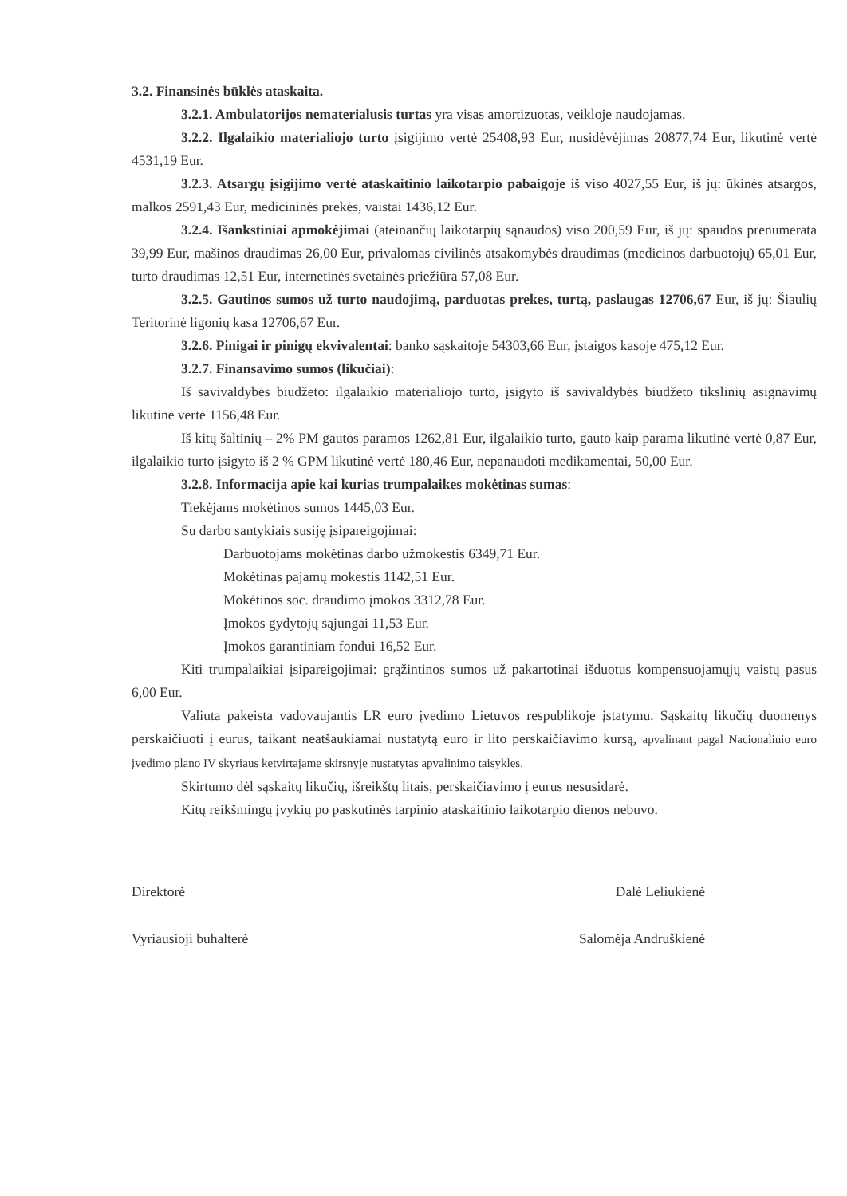3.2. Finansinės būklės ataskaita.
3.2.1. Ambulatorijos nematerialusis turtas yra visas amortizuotas, veikloje naudojamas.
3.2.2. Ilgalaikio materialiojo turto įsigijimo vertė 25408,93 Eur, nusidėvėjimas 20877,74 Eur, likutinė vertė 4531,19 Eur.
3.2.3. Atsargų įsigijimo vertė ataskaitinio laikotarpio pabaigoje iš viso 4027,55 Eur, iš jų: ūkinės atsargos, malkos 2591,43 Eur, medicininės prekės, vaistai 1436,12 Eur.
3.2.4. Išankstiniai apmokėjimai (ateinančių laikotarpių sąnaudos) viso 200,59 Eur, iš jų: spaudos prenumerata 39,99 Eur, mašinos draudimas 26,00 Eur, privalomas civilinės atsakomybės draudimas (medicinos darbuotojų) 65,01 Eur, turto draudimas 12,51 Eur, internetinės svetainės priežiūra 57,08 Eur.
3.2.5. Gautinos sumos už turto naudojimą, parduotas prekes, turtą, paslaugas 12706,67 Eur, iš jų: Šiaulių Teritorinė ligonių kasa 12706,67 Eur.
3.2.6. Pinigai ir pinigų ekvivalentai: banko sąskaitoje 54303,66 Eur, įstaigos kasoje 475,12 Eur.
3.2.7. Finansavimo sumos (likučiai):
Iš savivaldybės biudžeto: ilgalaikio materialiojo turto, įsigyto iš savivaldybės biudžeto tikslinių asignavimų likutinė vertė 1156,48 Eur.
Iš kitų šaltinių – 2% PM gautos paramos 1262,81 Eur, ilgalaikio turto, gauto kaip parama likutinė vertė 0,87 Eur, ilgalaikio turto įsigyto iš 2 % GPM likutinė vertė 180,46 Eur, nepanaudoti medikamentai, 50,00 Eur.
3.2.8. Informacija apie kai kurias trumpalaikes mokėtinas sumas:
Tiekėjams mokėtinos sumos 1445,03 Eur.
Su darbo santykiais susiję įsipareigojimai:
Darbuotojams mokėtinas darbo užmokestis 6349,71 Eur.
Mokėtinas pajamų mokestis 1142,51 Eur.
Mokėtinos soc. draudimo įmokos 3312,78 Eur.
Įmokos gydytojų sąjungai 11,53 Eur.
Įmokos garantiniam fondui 16,52 Eur.
Kiti trumpalaikiai įsipareigojimai: grąžintinos sumos už pakartotinai išduotus kompensuojamųjų vaistų pasus 6,00 Eur.
Valiuta pakeista vadovaujantis LR euro įvedimo Lietuvos respublikoje įstatymu. Sąskaitų likučių duomenys perskaičiuoti į eurus, taikant neatšaukiamai nustatytą euro ir lito perskaičiavimo kursą, apvalinant pagal Nacionalinio euro įvedimo plano IV skyriaus ketvirtajame skirsnyje nustatytas apvalinimo taisykles.
Skirtumo dėl sąskaitų likučių, išreikštų litais, perskaičiavimo į eurus nesusidarė.
Kitų reikšmingų įvykių po paskutinės tarpinio ataskaitinio laikotarpio dienos nebuvo.
Direktorė Dalė Leliukienė
Vyriausioji buhalterė Salomėja Andruškienė